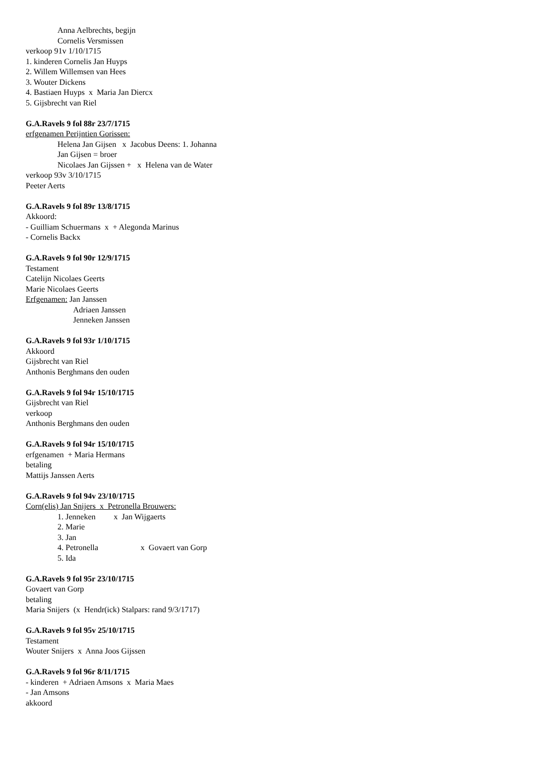Anna Aelbrechts, begijn
Cornelis Versmissen
verkoop 91v 1/10/1715
1. kinderen Cornelis Jan Huyps
2. Willem Willemsen van Hees
3. Wouter Dickens
4. Bastiaen Huyps x Maria Jan Diercx
5. Gijsbrecht van Riel
G.A.Ravels 9 fol 88r 23/7/1715
erfgenamen Perijntien Gorissen:
Helena Jan Gijsen x Jacobus Deens: 1. Johanna
Jan Gijsen = broer
Nicolaes Jan Gijssen + x Helena van de Water
verkoop 93v 3/10/1715
Peeter Aerts
G.A.Ravels 9 fol 89r 13/8/1715
Akkoord:
- Guilliam Schuermans x + Alegonda Marinus
- Cornelis Backx
G.A.Ravels 9 fol 90r 12/9/1715
Testament
Catelijn Nicolaes Geerts
Marie Nicolaes Geerts
Erfgenamen: Jan Janssen
Adriaen Janssen
Jenneken Janssen
G.A.Ravels 9 fol 93r 1/10/1715
Akkoord
Gijsbrecht van Riel
Anthonis Berghmans den ouden
G.A.Ravels 9 fol 94r 15/10/1715
Gijsbrecht van Riel
verkoop
Anthonis Berghmans den ouden
G.A.Ravels 9 fol 94r 15/10/1715
erfgenamen + Maria Hermans
betaling
Mattijs Janssen Aerts
G.A.Ravels 9 fol 94v 23/10/1715
Corn(elis) Jan Snijers x Petronella Brouwers:
1. Jenneken x Jan Wijgaerts
2. Marie
3. Jan
4. Petronella x Govaert van Gorp
5. Ida
G.A.Ravels 9 fol 95r 23/10/1715
Govaert van Gorp
betaling
Maria Snijers (x Hendr(ick) Stalpars: rand 9/3/1717)
G.A.Ravels 9 fol 95v 25/10/1715
Testament
Wouter Snijers x Anna Joos Gijssen
G.A.Ravels 9 fol 96r 8/11/1715
- kinderen + Adriaen Amsons x Maria Maes
- Jan Amsons
akkoord